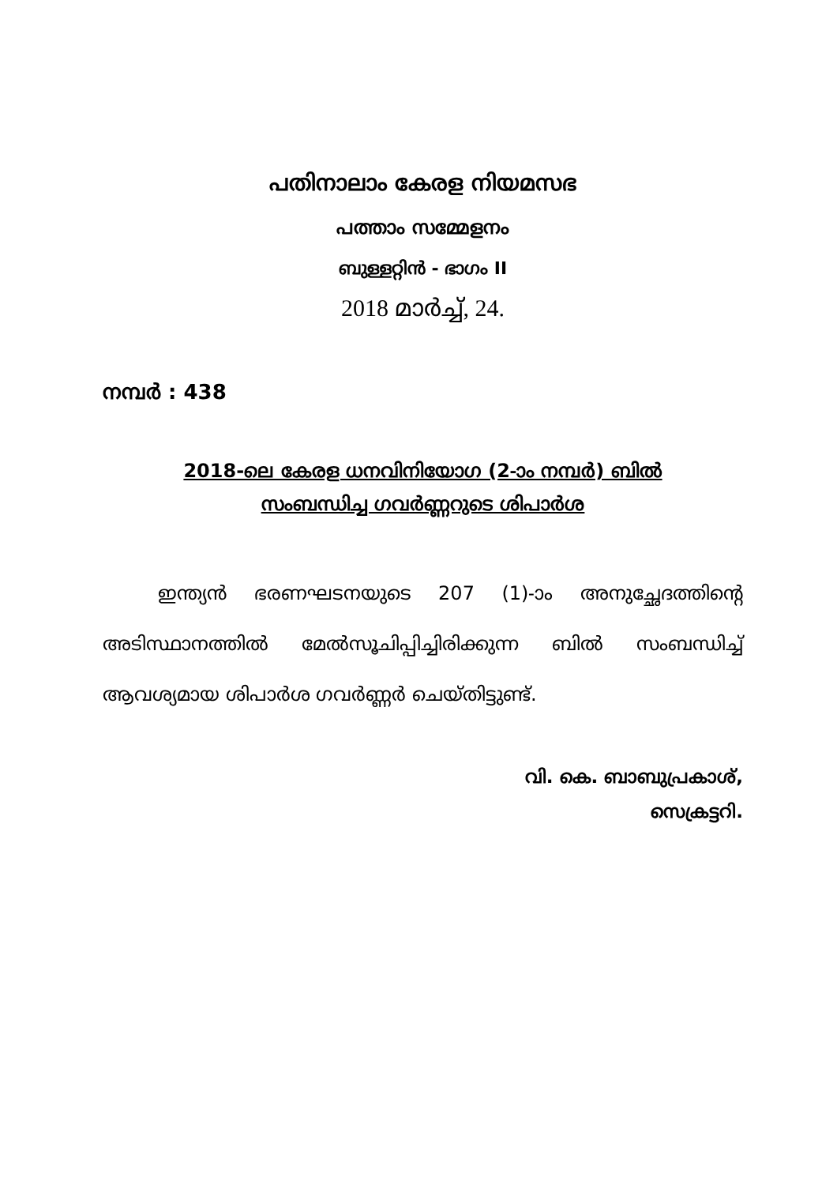പതിനാലാം കേരള നിയമസഭ
പത്താം സമ്മേളനം
ബുള്ളറ്റിൻ - ഭാഗം II
2018 മാർച്ച്, 24.
നമ്പർ : 438
2018-ലെ കേരള ധനവിനിയോഗ (2-ാം നമ്പർ) ബിൽ
സംബന്ധിച്ച ഗവർണ്ണറുടെ ശിപാർശ
ഇന്ത്യൻ ഭരണഘടനയുടെ 207 (1)-ാം അനുച്ഛേദത്തിന്റെ അടിസ്ഥാനത്തിൽ മേൽസൂചിപ്പിച്ചിരിക്കുന്ന ബിൽ സംബന്ധിച്ച് ആവശ്യമായ ശിപാർശ ഗവർണ്ണർ ചെയ്തിട്ടുണ്ട്.
വി. കെ. ബാബുപ്രകാശ്,
സെക്രട്ടറി.